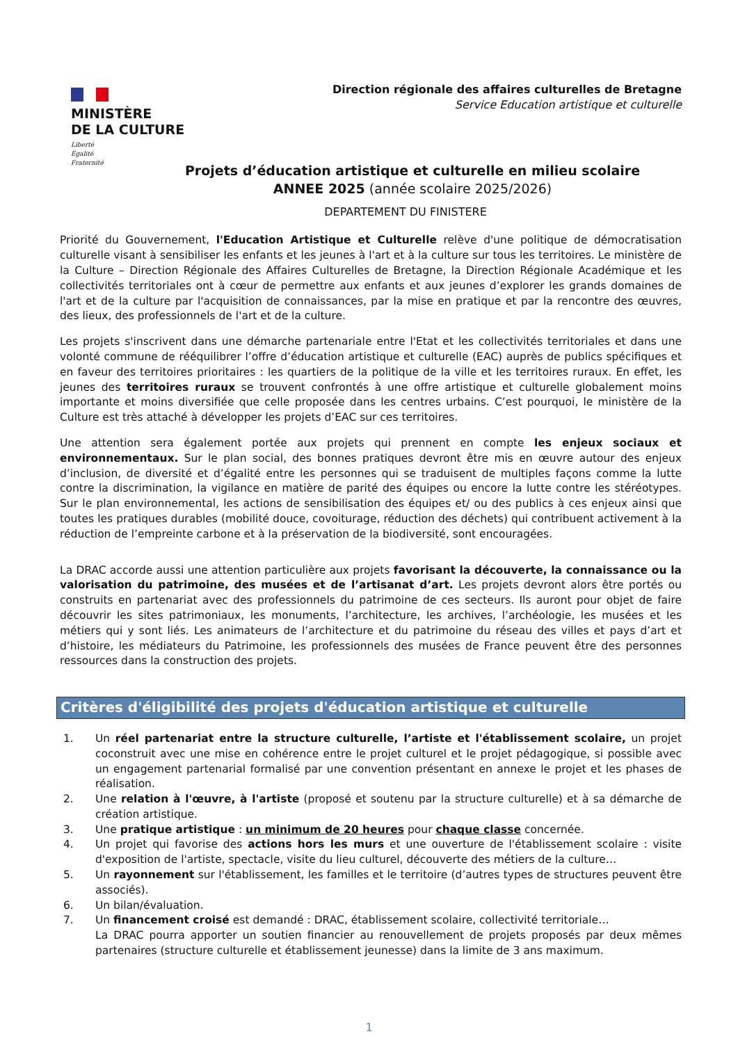MINISTÈRE
DE LA CULTURE
Liberté
Égalité
Fraternité
Direction régionale des affaires culturelles de Bretagne
Service Education artistique et culturelle
Projets d’éducation artistique et culturelle en milieu scolaire
ANNEE 2025 (année scolaire 2025/2026)
DEPARTEMENT DU FINISTERE
Priorité du Gouvernement, l'Education Artistique et Culturelle relève d'une politique de démocratisation culturelle visant à sensibiliser les enfants et les jeunes à l'art et à la culture sur tous les territoires. Le ministère de la Culture – Direction Régionale des Affaires Culturelles de Bretagne, la Direction Régionale Académique et les collectivités territoriales ont à cœur de permettre aux enfants et aux jeunes d’explorer les grands domaines de l'art et de la culture par l'acquisition de connaissances, par la mise en pratique et par la rencontre des œuvres, des lieux, des professionnels de l'art et de la culture.
Les projets s'inscrivent dans une démarche partenariale entre l'Etat et les collectivités territoriales et dans une volonté commune de rééquilibrer l’offre d’éducation artistique et culturelle (EAC) auprès de publics spécifiques et en faveur des territoires prioritaires : les quartiers de la politique de la ville et les territoires ruraux. En effet, les jeunes des territoires ruraux se trouvent confrontés à une offre artistique et culturelle globalement moins importante et moins diversifiée que celle proposée dans les centres urbains. C’est pourquoi, le ministère de la Culture est très attaché à développer les projets d’EAC sur ces territoires.
Une attention sera également portée aux projets qui prennent en compte les enjeux sociaux et environnementaux. Sur le plan social, des bonnes pratiques devront être mis en œuvre autour des enjeux d’inclusion, de diversité et d’égalité entre les personnes qui se traduisent de multiples façons comme la lutte contre la discrimination, la vigilance en matière de parité des équipes ou encore la lutte contre les stéréotypes. Sur le plan environnemental, les actions de sensibilisation des équipes et/ ou des publics à ces enjeux ainsi que toutes les pratiques durables (mobilité douce, covoiturage, réduction des déchets) qui contribuent activement à la réduction de l’empreinte carbone et à la préservation de la biodiversité, sont encouragées.
La DRAC accorde aussi une attention particulière aux projets favorisant la découverte, la connaissance ou la valorisation du patrimoine, des musées et de l’artisanat d’art. Les projets devront alors être portés ou construits en partenariat avec des professionnels du patrimoine de ces secteurs. Ils auront pour objet de faire découvrir les sites patrimoniaux, les monuments, l’architecture, les archives, l’archéologie, les musées et les métiers qui y sont liés. Les animateurs de l’architecture et du patrimoine du réseau des villes et pays d’art et d’histoire, les médiateurs du Patrimoine, les professionnels des musées de France peuvent être des personnes ressources dans la construction des projets.
Critères d'éligibilité des projets d'éducation artistique et culturelle
1. Un réel partenariat entre la structure culturelle, l’artiste et l'établissement scolaire, un projet coconstruit avec une mise en cohérence entre le projet culturel et le projet pédagogique, si possible avec un engagement partenarial formalisé par une convention présentant en annexe le projet et les phases de réalisation.
2. Une relation à l'œuvre, à l'artiste (proposé et soutenu par la structure culturelle) et à sa démarche de création artistique.
3. Une pratique artistique : un minimum de 20 heures pour chaque classe concernée.
4. Un projet qui favorise des actions hors les murs et une ouverture de l'établissement scolaire : visite d'exposition de l'artiste, spectacle, visite du lieu culturel, découverte des métiers de la culture…
5. Un rayonnement sur l'établissement, les familles et le territoire (d’autres types de structures peuvent être associés).
6. Un bilan/évaluation.
7. Un financement croisé est demandé : DRAC, établissement scolaire, collectivité territoriale…
La DRAC pourra apporter un soutien financier au renouvellement de projets proposés par deux mêmes partenaires (structure culturelle et établissement jeunesse) dans la limite de 3 ans maximum.
1